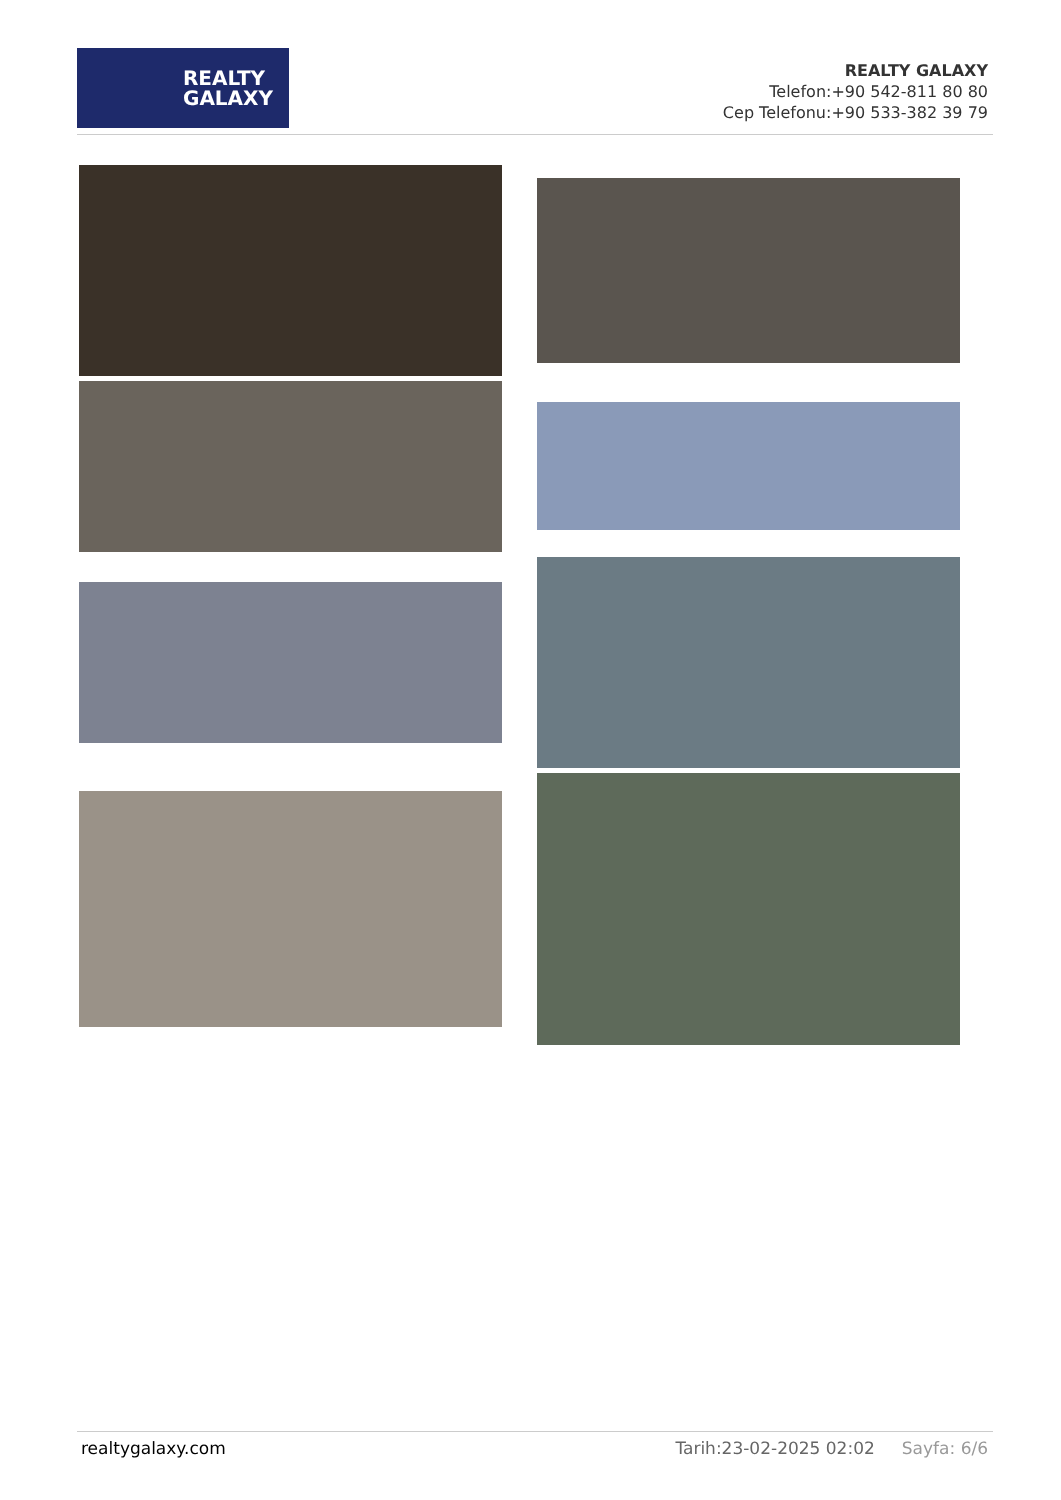REALTY
GALAXY
REALTY GALAXY
Telefon:+90 542-811 80 80
Cep Telefonu:+90 533-382 39 79
realtygalaxy.com Tarih:23-02-2025 02:02 Sayfa: 6/6